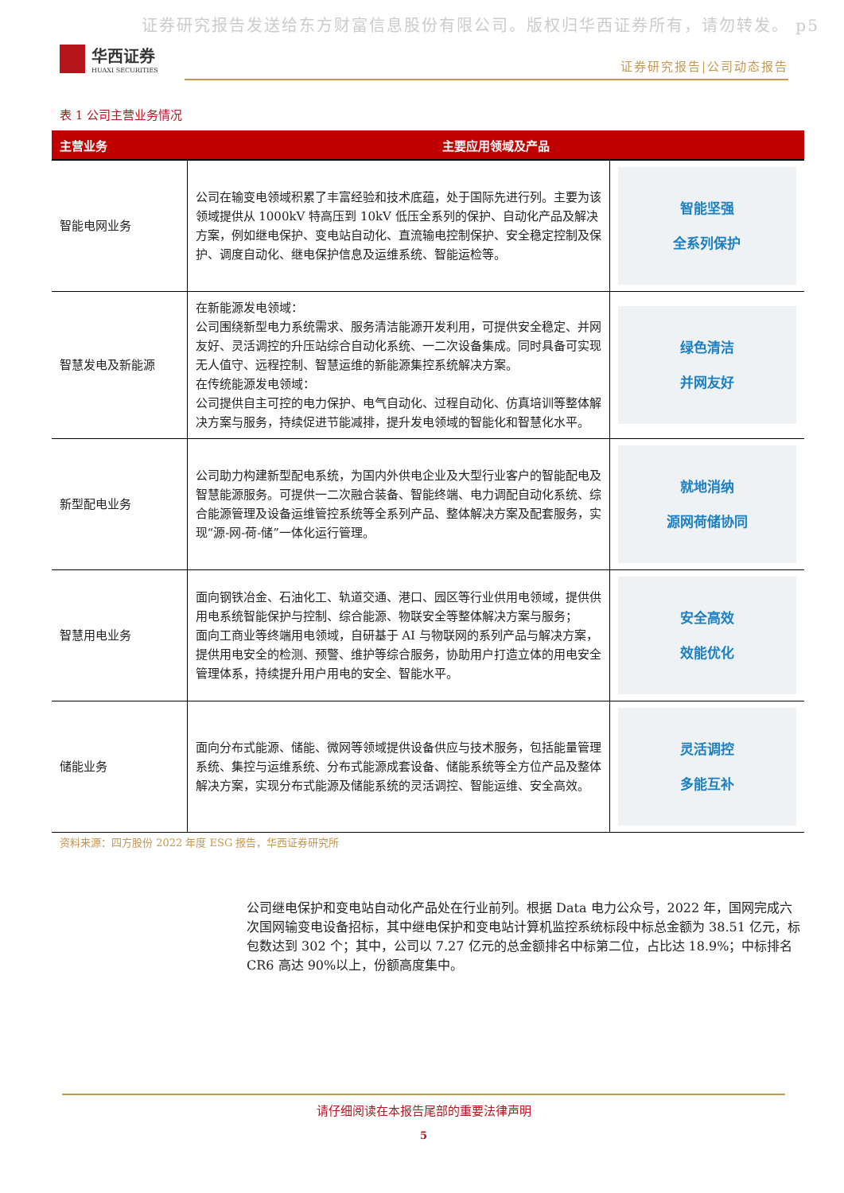证券研究报告发送给东方财富信息股份有限公司。版权归华西证券所有，请勿转发。 p5
华西证券
HUAXI SECURITIES
证券研究报告|公司动态报告
表 1 公司主营业务情况
| 主营业务 | 主要应用领域及产品 | |
| --- | --- | --- |
| 智能电网业务 | 公司在输变电领域积累了丰富经验和技术底蕴，处于国际先进行列。主要为该领域提供从 1000kV 特高压到 10kV 低压全系列的保护、自动化产品及解决方案，例如继电保护、变电站自动化、直流输电控制保护、安全稳定控制及保护、调度自动化、继电保护信息及运维系统、智能运检等。 | 智能坚强 全系列保护 |
| 智慧发电及新能源 | 在新能源发电领域： 公司围绕新型电力系统需求、服务清洁能源开发利用，可提供安全稳定、并网友好、灵活调控的升压站综合自动化系统、一二次设备集成。同时具备可实现无人值守、远程控制、智慧运维的新能源集控系统解决方案。 在传统能源发电领域： 公司提供自主可控的电力保护、电气自动化、过程自动化、仿真培训等整体解决方案与服务，持续促进节能减排，提升发电领域的智能化和智慧化水平。 | 绿色清洁 并网友好 |
| 新型配电业务 | 公司助力构建新型配电系统，为国内外供电企业及大型行业客户的智能配电及智慧能源服务。可提供一二次融合装备、智能终端、电力调配自动化系统、综合能源管理及设备运维管控系统等全系列产品、整体解决方案及配套服务，实现“源-网-荷-储”一体化运行管理。 | 就地消纳 源网荷储协同 |
| 智慧用电业务 | 面向钢铁冶金、石油化工、轨道交通、港口、园区等行业供用电领域，提供供用电系统智能保护与控制、综合能源、物联安全等整体解决方案与服务； 面向工商业等终端用电领域，自研基于 AI 与物联网的系列产品与解决方案，提供用电安全的检测、预警、维护等综合服务，协助用户打造立体的用电安全管理体系，持续提升用户用电的安全、智能水平。 | 安全高效 效能优化 |
| 储能业务 | 面向分布式能源、储能、微网等领域提供设备供应与技术服务，包括能量管理系统、集控与运维系统、分布式能源成套设备、储能系统等全方位产品及整体解决方案，实现分布式能源及储能系统的灵活调控、智能运维、安全高效。 | 灵活调控 多能互补 |
资料来源：四方股份 2022 年度 ESG 报告，华西证券研究所
公司继电保护和变电站自动化产品处在行业前列。根据 Data 电力公众号，2022 年，国网完成六次国网输变电设备招标，其中继电保护和变电站计算机监控系统标段中标总金额为 38.51 亿元，标包数达到 302 个；其中，公司以 7.27 亿元的总金额排名中标第二位，占比达 18.9%；中标排名 CR6 高达 90%以上，份额高度集中。
请仔细阅读在本报告尾部的重要法律声明
5